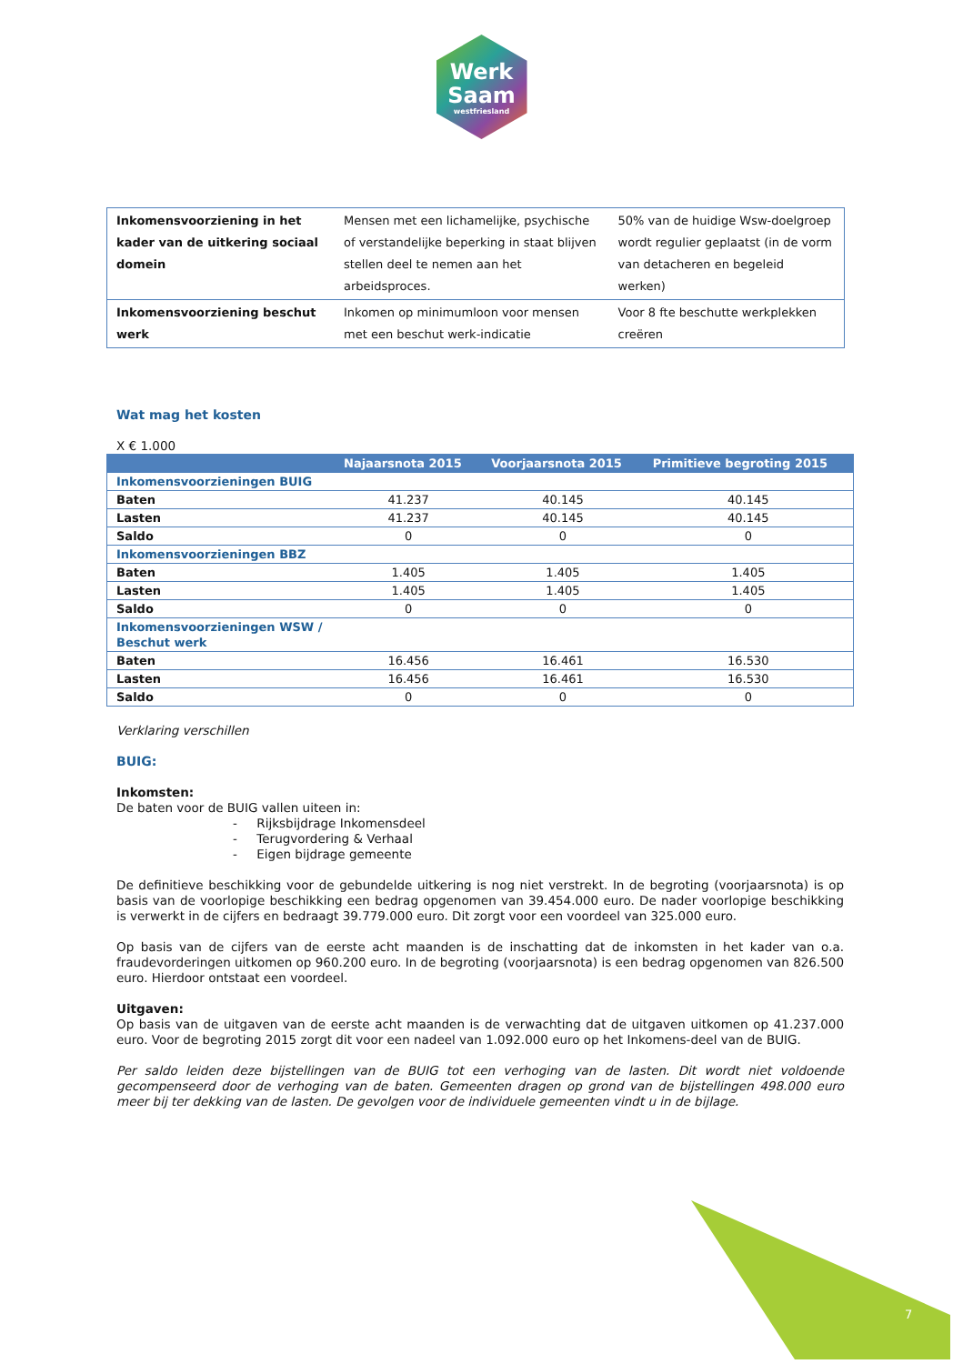Werk
Saam
westfriesland
| Inkomensvoorziening in het kader van de uitkering sociaal domein | Mensen met een lichamelijke, psychische of verstandelijke beperking in staat blijven stellen deel te nemen aan het arbeidsproces. | 50% van de huidige Wsw-doelgroep wordt regulier geplaatst (in de vorm van detacheren en begeleid werken) |
| Inkomensvoorziening beschut werk | Inkomen op minimumloon voor mensen met een beschut werk-indicatie | Voor 8 fte beschutte werkplekken creëren |
Wat mag het kosten
X € 1.000
| | Najaarsnota 2015 | Voorjaarsnota 2015 | Primitieve begroting 2015 |
| --- | --- | --- | --- |
| Inkomensvoorzieningen BUIG | | | |
| Baten | 41.237 | 40.145 | 40.145 |
| Lasten | 41.237 | 40.145 | 40.145 |
| Saldo | 0 | 0 | 0 |
| Inkomensvoorzieningen BBZ | | | |
| Baten | 1.405 | 1.405 | 1.405 |
| Lasten | 1.405 | 1.405 | 1.405 |
| Saldo | 0 | 0 | 0 |
| Inkomensvoorzieningen WSW / Beschut werk | | | |
| Baten | 16.456 | 16.461 | 16.530 |
| Lasten | 16.456 | 16.461 | 16.530 |
| Saldo | 0 | 0 | 0 |
Verklaring verschillen
BUIG:
Inkomsten:
De baten voor de BUIG vallen uiteen in:
- Rijksbijdrage Inkomensdeel
- Terugvordering & Verhaal
- Eigen bijdrage gemeente
De definitieve beschikking voor de gebundelde uitkering is nog niet verstrekt. In de begroting (voorjaarsnota) is op basis van de voorlopige beschikking een bedrag opgenomen van 39.454.000 euro. De nader voorlopige beschikking is verwerkt in de cijfers en bedraagt 39.779.000 euro. Dit zorgt voor een voordeel van 325.000 euro.
Op basis van de cijfers van de eerste acht maanden is de inschatting dat de inkomsten in het kader van o.a. fraudevorderingen uitkomen op 960.200 euro. In de begroting (voorjaarsnota) is een bedrag opgenomen van 826.500 euro. Hierdoor ontstaat een voordeel.
Uitgaven:
Op basis van de uitgaven van de eerste acht maanden is de verwachting dat de uitgaven uitkomen op 41.237.000 euro. Voor de begroting 2015 zorgt dit voor een nadeel van 1.092.000 euro op het Inkomens-deel van de BUIG.
Per saldo leiden deze bijstellingen van de BUIG tot een verhoging van de lasten. Dit wordt niet voldoende gecompenseerd door de verhoging van de baten. Gemeenten dragen op grond van de bijstellingen 498.000 euro meer bij ter dekking van de lasten. De gevolgen voor de individuele gemeenten vindt u in de bijlage.
7